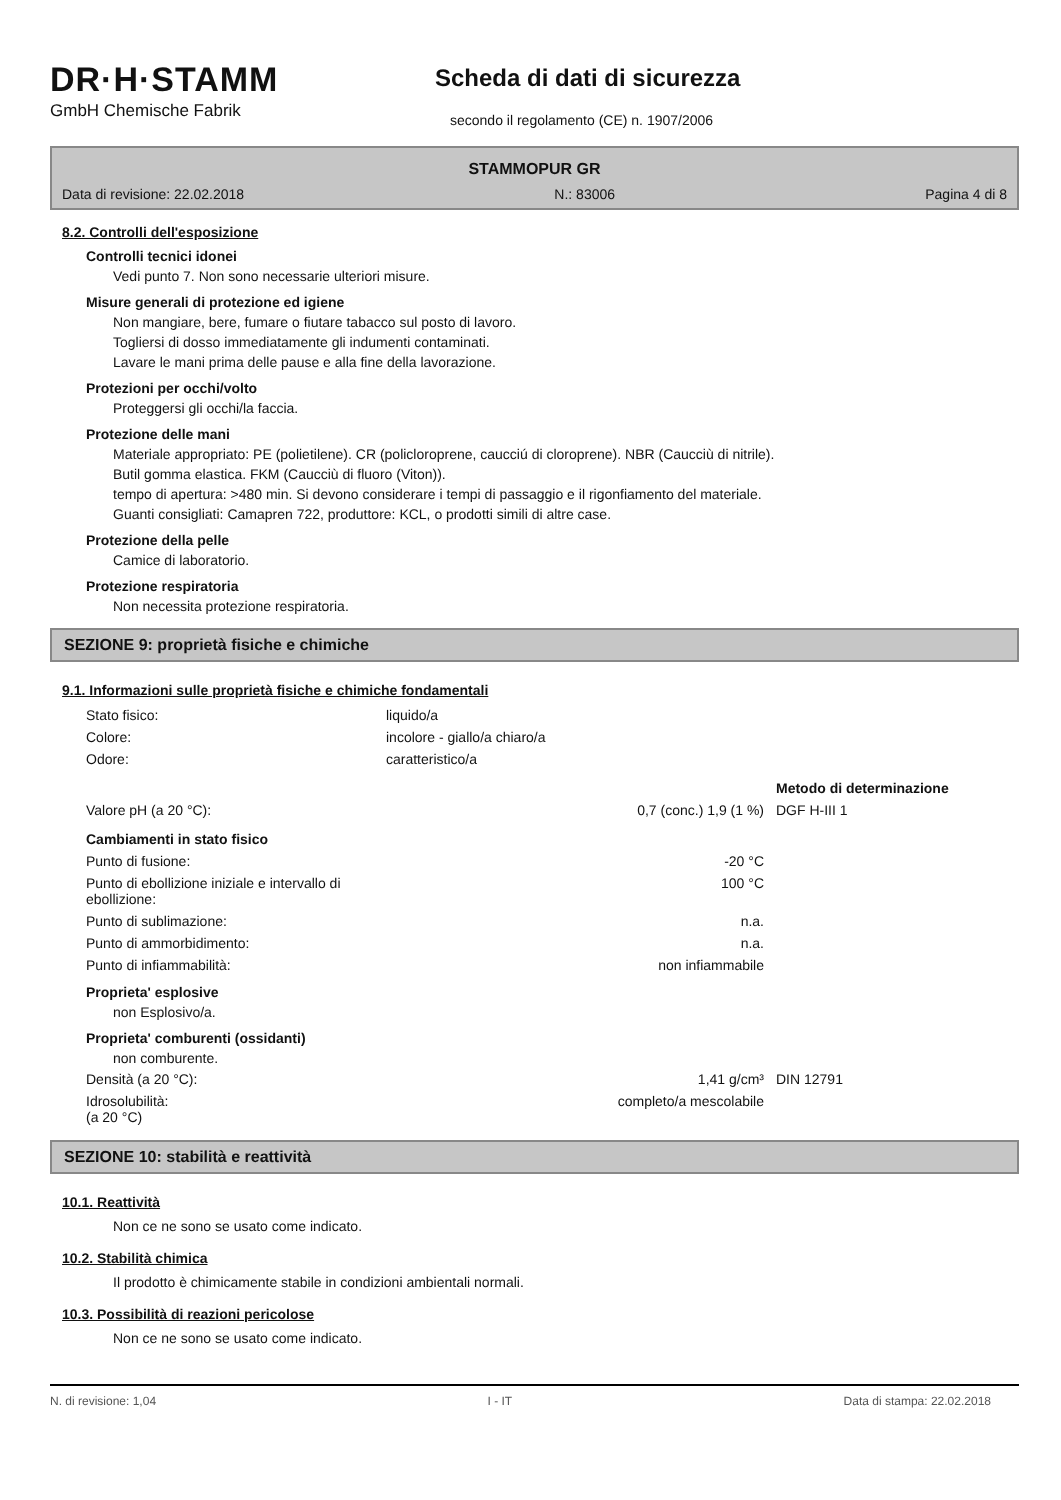DR·H·STAMM
GmbH Chemische Fabrik
Scheda di dati di sicurezza
secondo il regolamento (CE) n. 1907/2006
STAMMOPUR GR
Data di revisione: 22.02.2018 N.: 83006 Pagina 4 di 8
8.2. Controlli dell'esposizione
Controlli tecnici idonei
Vedi punto 7. Non sono necessarie ulteriori misure.
Misure generali di protezione ed igiene
Non mangiare, bere, fumare o fiutare tabacco sul posto di lavoro.
Togliersi di dosso immediatamente gli indumenti contaminati.
Lavare le mani prima delle pause e alla fine della lavorazione.
Protezioni per occhi/volto
Proteggersi gli occhi/la faccia.
Protezione delle mani
Materiale appropriato: PE (polietilene). CR (policloroprene, caucciú di cloroprene). NBR (Caucciù di nitrile).
Butil gomma elastica. FKM (Caucciù di fluoro (Viton)).
tempo di apertura: >480 min. Si devono considerare i tempi di passaggio e il rigonfiamento del materiale.
Guanti consigliati: Camapren 722, produttore: KCL, o prodotti simili di altre case.
Protezione della pelle
Camice di laboratorio.
Protezione respiratoria
Non necessita protezione respiratoria.
SEZIONE 9: proprietà fisiche e chimiche
9.1. Informazioni sulle proprietà fisiche e chimiche fondamentali
| Stato fisico: | liquido/a | | |
| Colore: | incolore - giallo/a chiaro/a | | |
| Odore: | caratteristico/a | | |
| | | | Metodo di determinazione |
| Valore pH (a 20 °C): | | 0,7 (conc.) 1,9 (1 %) | DGF H-III 1 |
| Cambiamenti in stato fisico | | | |
| Punto di fusione: | | -20 °C | |
| Punto di ebollizione iniziale e intervallo di ebollizione: | | 100 °C | |
| Punto di sublimazione: | | n.a. | |
| Punto di ammorbidimento: | | n.a. | |
| Punto di infiammabilità: | | non infiammabile | |
Proprieta' esplosive
non Esplosivo/a.
Proprieta' comburenti (ossidanti)
non comburente.
| Densità (a 20 °C): | | 1,41 g/cm³ | DIN 12791 |
| Idrosolubilità: (a 20 °C) | | completo/a mescolabile | |
SEZIONE 10: stabilità e reattività
10.1. Reattività
Non ce ne sono se usato come indicato.
10.2. Stabilità chimica
Il prodotto è chimicamente stabile in condizioni ambientali normali.
10.3. Possibilità di reazioni pericolose
Non ce ne sono se usato come indicato.
N. di revisione: 1,04 I - IT Data di stampa: 22.02.2018